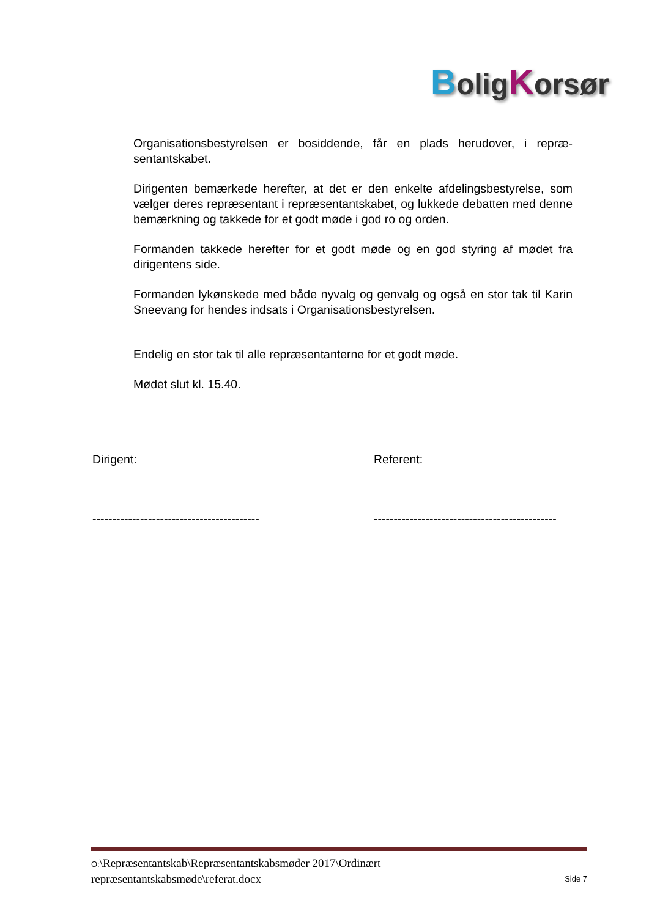BoligKorsør
Organisationsbestyrelsen er bosiddende, får en plads herudover, i repræ-sentantskabet.
Dirigenten bemærkede herefter, at det er den enkelte afdelingsbestyrelse, som vælger deres repræsentant i repræsentantskabet, og lukkede debatten med denne bemærkning og takkede for et godt møde i god ro og orden.
Formanden takkede herefter for et godt møde og en god styring af mødet fra dirigentens side.
Formanden lykønskede med både nyvalg og genvalg og også en stor tak til Karin Sneevang for hendes indsats i Organisationsbestyrelsen.
Endelig en stor tak til alle repræsentanterne for et godt møde.
Mødet slut kl. 15.40.
Dirigent: Referent:
------------------------------------------
----------------------------------------------
O:\Repræsentantskab\Repræsentantskabsmøder 2017\Ordinært
repræsentantskabsmøde\referat.docx
Side 7